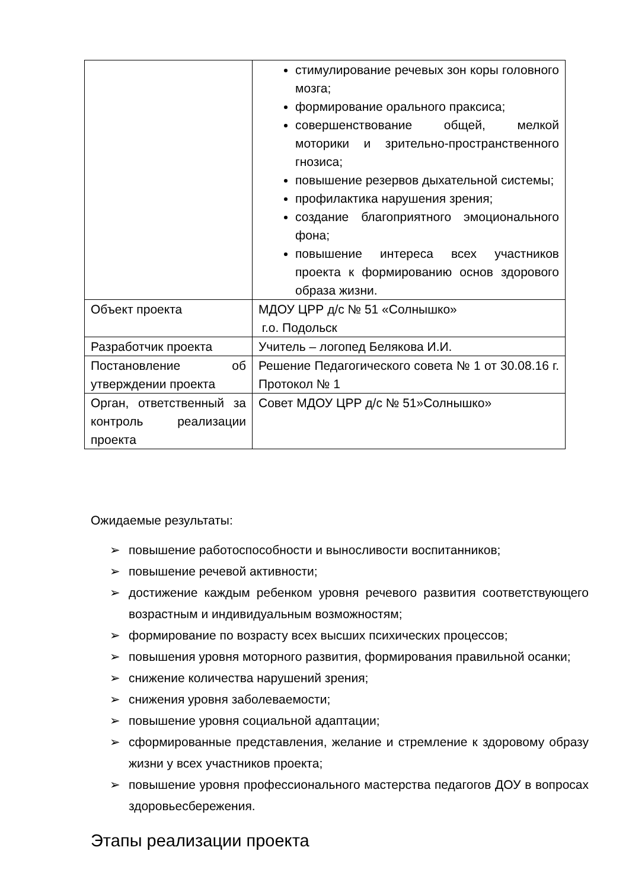| | стимулирование речевых зон коры головного мозга; формирование орального праксиса; совершенствование общей, мелкой моторики и зрительно-пространственного гнозиса; повышение резервов дыхательной системы; профилактика нарушения зрения; создание благоприятного эмоционального фона; повышение интереса всех участников проекта к формированию основ здорового образа жизни. |
| Объект проекта | МДОУ ЦРР д/с № 51 «Солнышко» г.о. Подольск |
| Разработчик проекта | Учитель – логопед Белякова И.И. |
| Постановление об утверждении проекта | Решение Педагогического совета № 1 от 30.08.16 г. Протокол № 1 |
| Орган, ответственный за контроль реализации проекта | Совет МДОУ ЦРР д/с № 51»Солнышко» |
Ожидаемые результаты:
➢ повышение работоспособности и выносливости воспитанников;
➢ повышение речевой активности;
➢ достижение каждым ребенком уровня речевого развития соответствующего возрастным и индивидуальным возможностям;
➢ формирование по возрасту всех высших психических процессов;
➢ повышения уровня моторного развития, формирования правильной осанки;
➢ снижение количества нарушений зрения;
➢ снижения уровня заболеваемости;
➢ повышение уровня социальной адаптации;
➢ сформированные представления, желание и стремление к здоровому образу жизни у всех участников проекта;
➢ повышение уровня профессионального мастерства педагогов ДОУ в вопросах здоровьесбережения.
Этапы реализации проекта